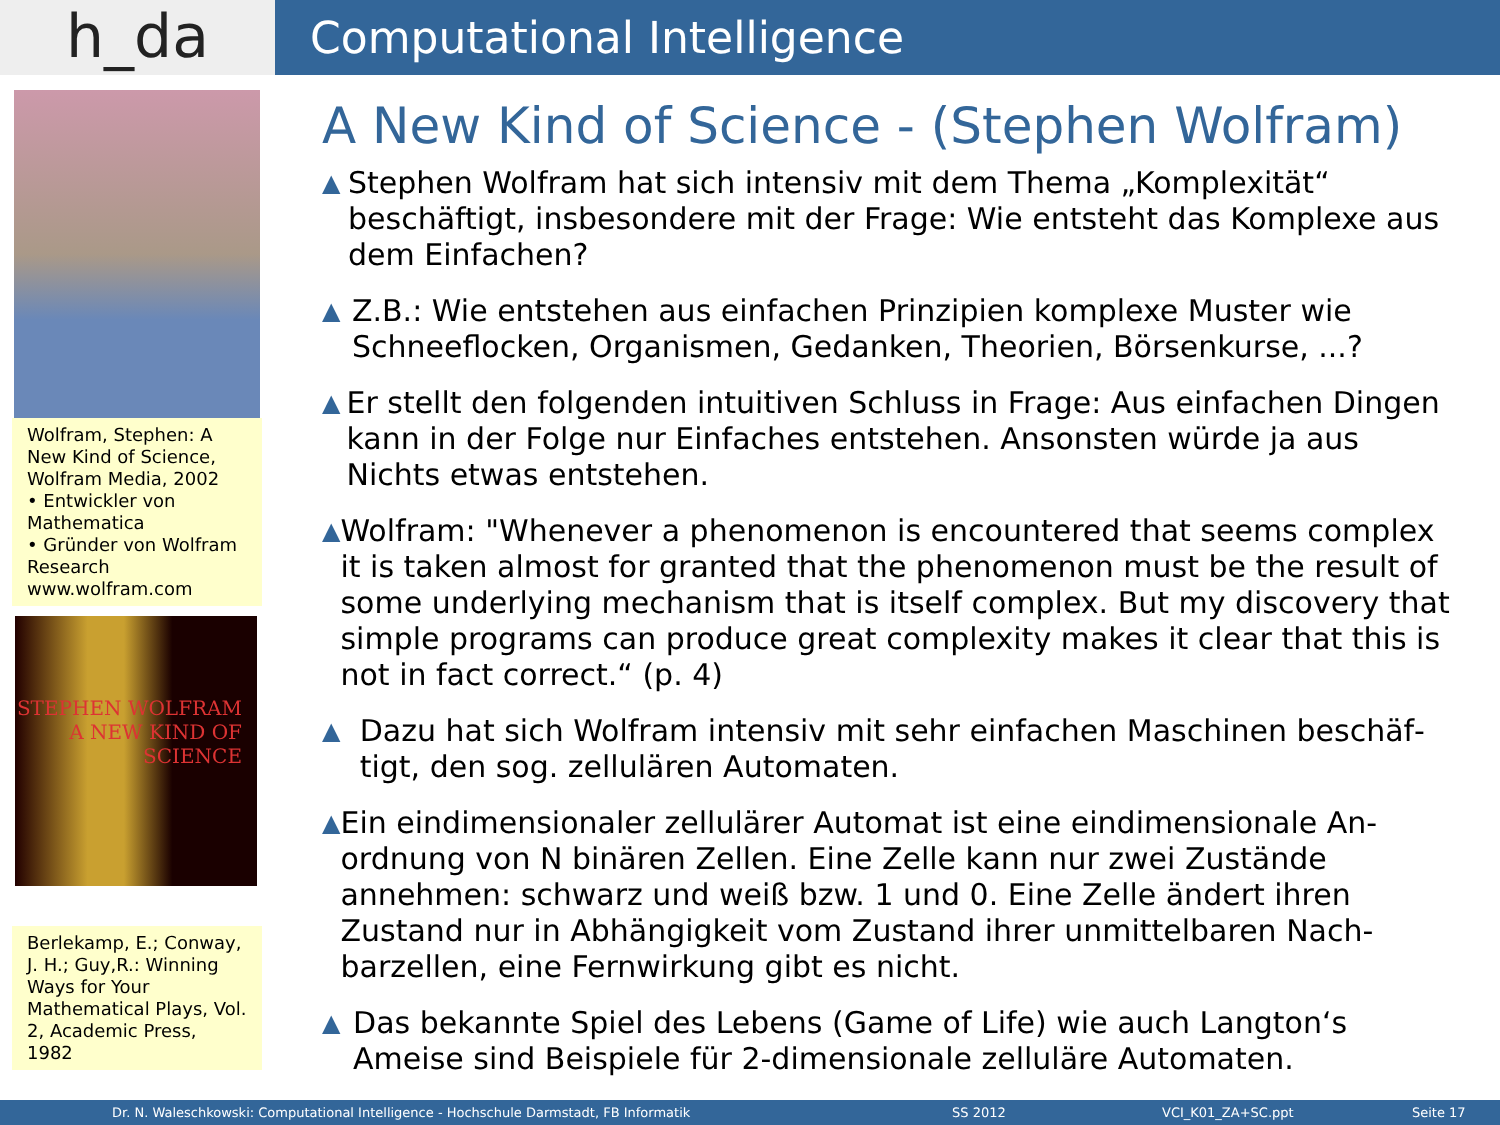h_da
Computational Intelligence
Wolfram, Stephen: A New Kind of Science, Wolfram Media, 2002
• Entwickler von Mathematica
• Gründer von Wolf­ram Research www.wolfram.com
STEPHEN WOLFRAM A NEW KIND OF SCIENCE
Berlekamp, E.; Con­way, J. H.; Guy,R.: Winning Ways for Your Mathematical Plays, Vol. 2, Academic Press, 1982
A New Kind of Science - (Stephen Wolfram)
▲
Stephen Wolfram hat sich intensiv mit dem Thema „Komplexität“ beschäftigt, insbesondere mit der Frage: Wie entsteht das Komplexe aus dem Einfachen?
▲
Z.B.: Wie entstehen aus einfachen Prinzipien komplexe Muster wie Schneeflocken, Organismen, Gedanken, Theorien, Börsenkurse, ...?
▲
Er stellt den folgenden intuitiven Schluss in Frage: Aus einfachen Din­gen kann in der Folge nur Einfaches entstehen. Ansonsten würde ja aus Nichts etwas entstehen.
▲
Wolfram: "Whenever a phenomenon is encountered that seems com­plex it is taken almost for granted that the phenomenon must be the result of some underlying mechanism that is itself complex. But my discovery that simple programs can produce great complexity makes it clear that this is not in fact correct.“ (p. 4)
▲
Dazu hat sich Wolfram intensiv mit sehr einfachen Maschinen beschäf­tigt, den sog. zellulären Automaten.
▲
Ein eindimensionaler zellulärer Automat ist eine eindimensionale An­ordnung von N binären Zellen. Eine Zelle kann nur zwei Zustände annehmen: schwarz und weiß bzw. 1 und 0. Eine Zelle ändert ihren Zustand nur in Abhängigkeit vom Zustand ihrer unmittelbaren Nach­barzellen, eine Fernwirkung gibt es nicht.
▲
Das bekannte Spiel des Lebens (Game of Life) wie auch Langton‘s Ameise sind Beispiele für 2-dimensionale zelluläre Automaten.
Dr. N. Waleschkowski: Computational Intelligence - Hochschule Darmstadt, FB Informatik SS 2012 VCI_K01_ZA+SC.ppt Seite 17